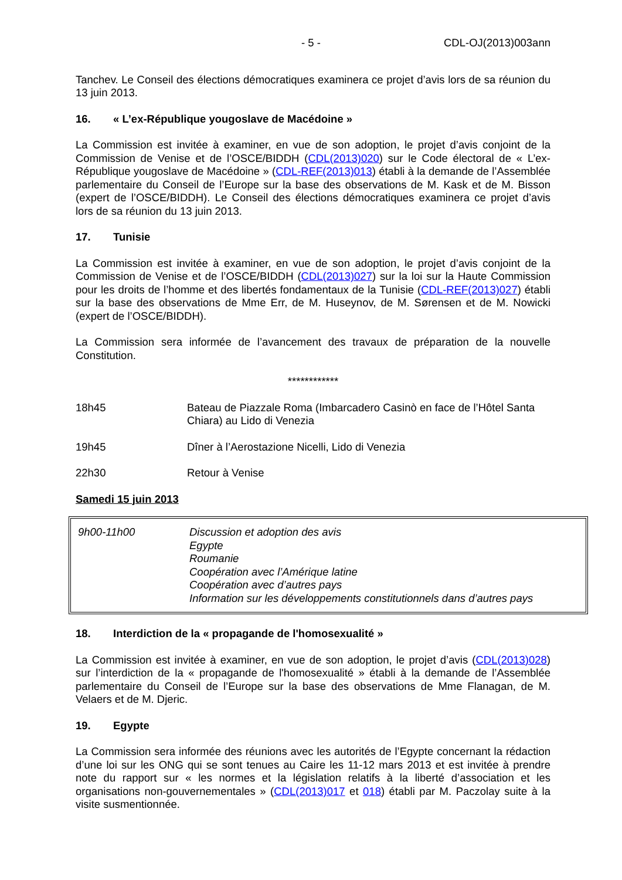- 5 - CDL-OJ(2013)003ann
Tanchev. Le Conseil des élections démocratiques examinera ce projet d’avis lors de sa réunion du 13 juin 2013.
16. « L’ex-République yougoslave de Macédoine »
La Commission est invitée à examiner, en vue de son adoption, le projet d’avis conjoint de la Commission de Venise et de l’OSCE/BIDDH (CDL(2013)020) sur le Code électoral de « L’ex-République yougoslave de Macédoine » (CDL-REF(2013)013) établi à la demande de l’Assemblée parlementaire du Conseil de l’Europe sur la base des observations de M. Kask et de M. Bisson (expert de l’OSCE/BIDDH). Le Conseil des élections démocratiques examinera ce projet d’avis lors de sa réunion du 13 juin 2013.
17. Tunisie
La Commission est invitée à examiner, en vue de son adoption, le projet d’avis conjoint de la Commission de Venise et de l’OSCE/BIDDH (CDL(2013)027) sur la loi sur la Haute Commission pour les droits de l’homme et des libertés fondamentaux de la Tunisie (CDL-REF(2013)027) établi sur la base des observations de Mme Err, de M. Huseynov, de M. Sørensen et de M. Nowicki (expert de l’OSCE/BIDDH).
La Commission sera informée de l’avancement des travaux de préparation de la nouvelle Constitution.
************
18h45 Bateau de Piazzale Roma (Imbarcadero Casinò en face de l’Hôtel Santa Chiara) au Lido di Venezia
19h45 Dîner à l’Aerostazione Nicelli, Lido di Venezia
22h30 Retour à Venise
Samedi 15 juin 2013
9h00-11h00 Discussion et adoption des avis
Egypte
Roumanie
Coopération avec l’Amérique latine
Coopération avec d’autres pays
Information sur les développements constitutionnels dans d’autres pays
18. Interdiction de la « propagande de l'homosexualité »
La Commission est invitée à examiner, en vue de son adoption, le projet d’avis (CDL(2013)028) sur l’interdiction de la « propagande de l'homosexualité » établi à la demande de l’Assemblée parlementaire du Conseil de l’Europe sur la base des observations de Mme Flanagan, de M. Velaers et de M. Djeric.
19. Egypte
La Commission sera informée des réunions avec les autorités de l’Egypte concernant la rédaction d’une loi sur les ONG qui se sont tenues au Caire les 11-12 mars 2013 et est invitée à prendre note du rapport sur « les normes et la législation relatifs à la liberté d’association et les organisations non-gouvernementales » (CDL(2013)017 et 018) établi par M. Paczolay suite à la visite susmentionnée.